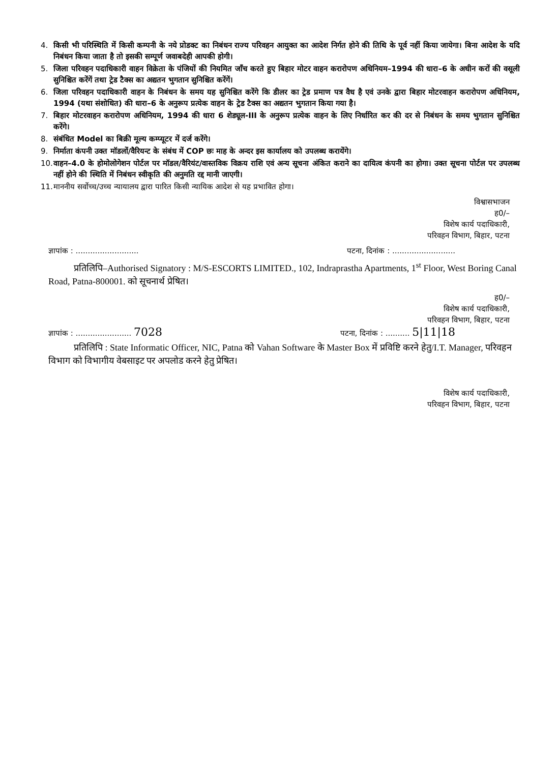4. किसी भी परिस्थिति में किसी कम्पनी के नये प्रोडक्ट का निबंधन राज्य परिवहन आयुक्त का आदेश निर्गत होने की तिथि के पूर्व नहीं किया जायेगा। बिना आदेश के यदि निबंधन किया जाता है तो इसकी सम्पूर्ण जवाबदेही आपकी होगी।
5. जिला परिवहन पदाधिकारी वाहन विक्रेता के पंजियों की नियमित जाँच करते हुए बिहार मोटर वाहन करारोपण अधिनियम–1994 की धारा–6 के अधीन करों की वसूली सुनिश्चित करेंगें तथा ट्रेड टैक्स का अद्यतन भुगतान सुनिश्चित करेंगें।
6. जिला परिवहन पदाधिकारी वाहन के निबंधन के समय यह सुनिश्चित करेंगे कि डीलर का ट्रेड प्रमाण पत्र वैध है एवं उनके द्वारा बिहार मोटरवाहन करारोपण अधिनियम, 1994 (यथा संशोधित) की धारा–6 के अनुरूप प्रत्येक वाहन के ट्रेड टैक्स का अद्यतन भुगतान किया गया है।
7. बिहार मोटरवाहन करारोपण अधिनियम, 1994 की धारा 6 शेड्यूल-III के अनुरूप प्रत्येक वाहन के लिए निर्धारित कर की दर से निबंधन के समय भुगतान सुनिश्चित करेंगे।
8. संबंधित Model का बिक्री मूल्य कम्प्यूटर में दर्ज करेंगे।
9. निर्माता कंपनी उक्त मॉडलों/वैरियन्ट के संबंध में COP छः माह के अन्दर इस कार्यालय को उपलब्ध करायेंगे।
10. वाहन–4.0 के होमोलोगेशन पोर्टल पर मॉडल/वैरियंट/वास्तविक विक्रय राशि एवं अन्य सूचना अंकित कराने का दायित्व कंपनी का होगा। उक्त सूचना पोर्टल पर उपलब्ध नहीं होने की स्थिति में निबंधन स्वीकृति की अनुमति रद्द मानी जाएगी।
11. माननीय सर्वोच्च/उच्च न्यायालय द्वारा पारित किसी न्यायिक आदेश से यह प्रभावित होगा।
विश्वासभाजन
ह0/–
विशेष कार्य पदाधिकारी,
परिवहन विभाग, बिहार, पटना
ज्ञापांक : .......................... पटना, दिनांक : ..........................
प्रतिलिपि–Authorised Signatory : M/S-ESCORTS LIMITED., 102, Indraprastha Apartments, 1<sup>st</sup> Floor, West Boring Canal Road, Patna-800001. को सूचनार्थ प्रेषित।
ह0/–
विशेष कार्य पदाधिकारी,
परिवहन विभाग, बिहार, पटना
ज्ञापांक : ....................... 7028 पटना, दिनांक : .......... 5|11|18
प्रतिलिपि : State Informatic Officer, NIC, Patna को Vahan Software के Master Box में प्रविष्टि करने हेतु/I.T. Manager, परिवहन विभाग को विभागीय वेबसाइट पर अपलोड करने हेतु प्रेषित।
विशेष कार्य पदाधिकारी,
परिवहन विभाग, बिहार, पटना